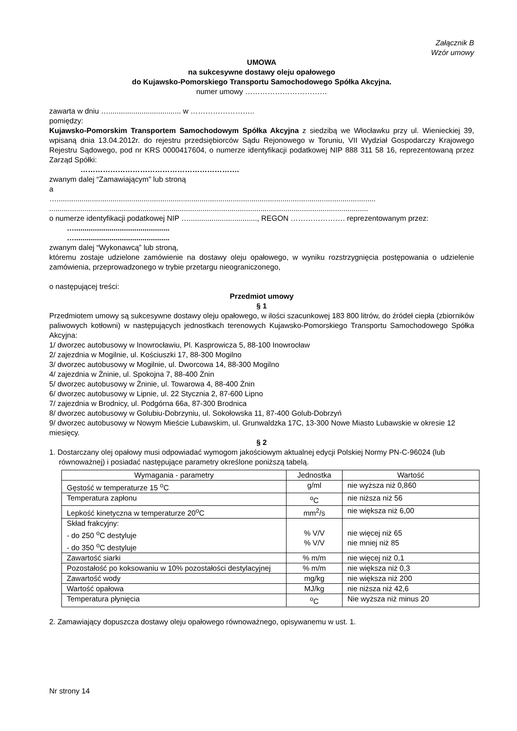Załącznik B
Wzór umowy
UMOWA
na sukcesywne dostawy oleju opałowego
do Kujawsko-Pomorskiego Transportu Samochodowego Spółka Akcyjna.
numer umowy ……………………………
zawarta w dniu …................................... w ……………………..
pomiędzy:
Kujawsko-Pomorskim Transportem Samochodowym Spółka Akcyjna z siedzibą we Włocławku przy ul. Wienieckiej 39, wpisaną dnia 13.04.2012r. do rejestru przedsiębiorców Sądu Rejonowego w Toruniu, VII Wydział Gospodarczy Krajowego Rejestru Sądowego, pod nr KRS 0000417604, o numerze identyfikacji podatkowej NIP 888 311 58 16, reprezentowaną przez Zarząd Spółki:
……………………………………………………….
zwanym dalej “Zamawiającym” lub stroną
a
…..........................................................................................................................................................
..........................................................................................................................................................
o numerze identyfikacji podatkowej NIP …................................., REGON …………………. reprezentowanym przez:
…..............................................
…..............................................
zwanym dalej “Wykonawcą” lub stroną,
któremu zostaje udzielone zamówienie na dostawy oleju opałowego, w wyniku rozstrzygnięcia postępowania o udzielenie zamówienia, przeprowadzonego w trybie przetargu nieograniczonego,
o następującej treści:
Przedmiot umowy
§ 1
Przedmiotem umowy są sukcesywne dostawy oleju opałowego, w ilości szacunkowej 183 800 litrów, do źródeł ciepła (zbiorników paliwowych kotłowni) w następujących jednostkach terenowych Kujawsko-Pomorskiego Transportu Samochodowego Spółka Akcyjna:
1/ dworzec autobusowy w Inowrocławiu, Pl. Kasprowicza 5, 88-100 Inowrocław
2/ zajezdnia w Mogilnie, ul. Kościuszki 17, 88-300 Mogilno
3/ dworzec autobusowy w Mogilnie, ul. Dworcowa 14, 88-300 Mogilno
4/ zajezdnia w Żninie, ul. Spokojna 7, 88-400 Żnin
5/ dworzec autobusowy w Żninie, ul. Towarowa 4, 88-400 Żnin
6/ dworzec autobusowy w Lipnie, ul. 22 Stycznia 2, 87-600 Lipno
7/ zajezdnia w Brodnicy, ul. Podgórna 66a, 87-300 Brodnica
8/ dworzec autobusowy w Golubiu-Dobrzyniu, ul. Sokołowska 11, 87-400 Golub-Dobrzyń
9/ dworzec autobusowy w Nowym Mieście Lubawskim, ul. Grunwaldzka 17C, 13-300 Nowe Miasto Lubawskie w okresie 12 miesięcy.
§ 2
1. Dostarczany olej opałowy musi odpowiadać wymogom jakościowym aktualnej edycji Polskiej Normy PN-C-96024 (lub równoważnej) i posiadać następujące parametry określone poniższą tabelą.
| Wymagania - parametry | Jednostka | Wartość |
| Gęstość w temperaturze 15 <sup>o</sup>C | g/ml | nie wyższa niż 0,860 |
| Temperatura zapłonu | <sup>o</sup> C | nie niższa niż 56 |
| Lepkość kinetyczna w temperaturze 20<sup>o</sup>C | mm<sup>2</sup>/s | nie większa niż 6,00 |
| Skład frakcyjny: - do 250 <sup>o</sup>C destyluje - do 350 <sup>o</sup>C destyluje | % V/V % V/V | nie więcej niż 65 nie mniej niż 85 |
| Zawartość siarki | % m/m | nie więcej niż 0,1 |
| Pozostałość po koksowaniu w 10% pozostałości destylacyjnej | % m/m | nie większa niż 0,3 |
| Zawartość wody | mg/kg | nie większa niż 200 |
| Wartość opałowa | MJ/kg | nie niższa niż 42,6 |
| Temperatura płynięcia | <sup>o</sup> C | Nie wyższa niż minus 20 |
2. Zamawiający dopuszcza dostawy oleju opałowego równoważnego, opisywanemu w ust. 1.
Nr strony 14